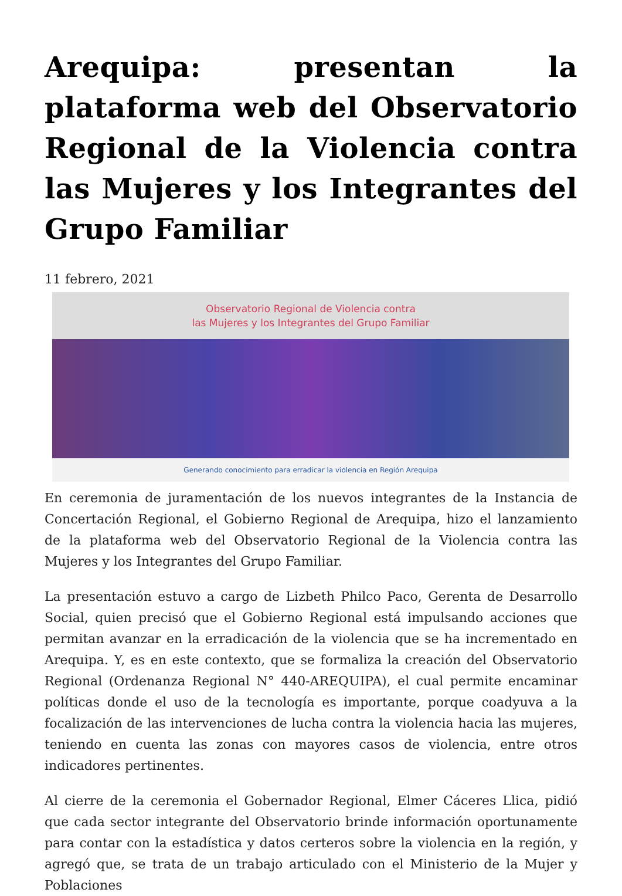Arequipa: presentan la plataforma web del Observatorio Regional de la Violencia contra las Mujeres y los Integrantes del Grupo Familiar
11 febrero, 2021
Observatorio Regional de Violencia contra
las Mujeres y los Integrantes del Grupo Familiar
Generando conocimiento para erradicar la violencia en Región Arequipa
En ceremonia de juramentación de los nuevos integrantes de la Instancia de Concertación Regional, el Gobierno Regional de Arequipa, hizo el lanzamiento de la plataforma web del Observatorio Regional de la Violencia contra las Mujeres y los Integrantes del Grupo Familiar.
La presentación estuvo a cargo de Lizbeth Philco Paco, Gerenta de Desarrollo Social, quien precisó que el Gobierno Regional está impulsando acciones que permitan avanzar en la erradicación de la violencia que se ha incrementado en Arequipa. Y, es en este contexto, que se formaliza la creación del Observatorio Regional (Ordenanza Regional N° 440-AREQUIPA), el cual permite encaminar políticas donde el uso de la tecnología es importante, porque coadyuva a la focalización de las intervenciones de lucha contra la violencia hacia las mujeres, teniendo en cuenta las zonas con mayores casos de violencia, entre otros indicadores pertinentes.
Al cierre de la ceremonia el Gobernador Regional, Elmer Cáceres Llica, pidió que cada sector integrante del Observatorio brinde información oportunamente para contar con la estadística y datos certeros sobre la violencia en la región, y agregó que, se trata de un trabajo articulado con el Ministerio de la Mujer y Poblaciones